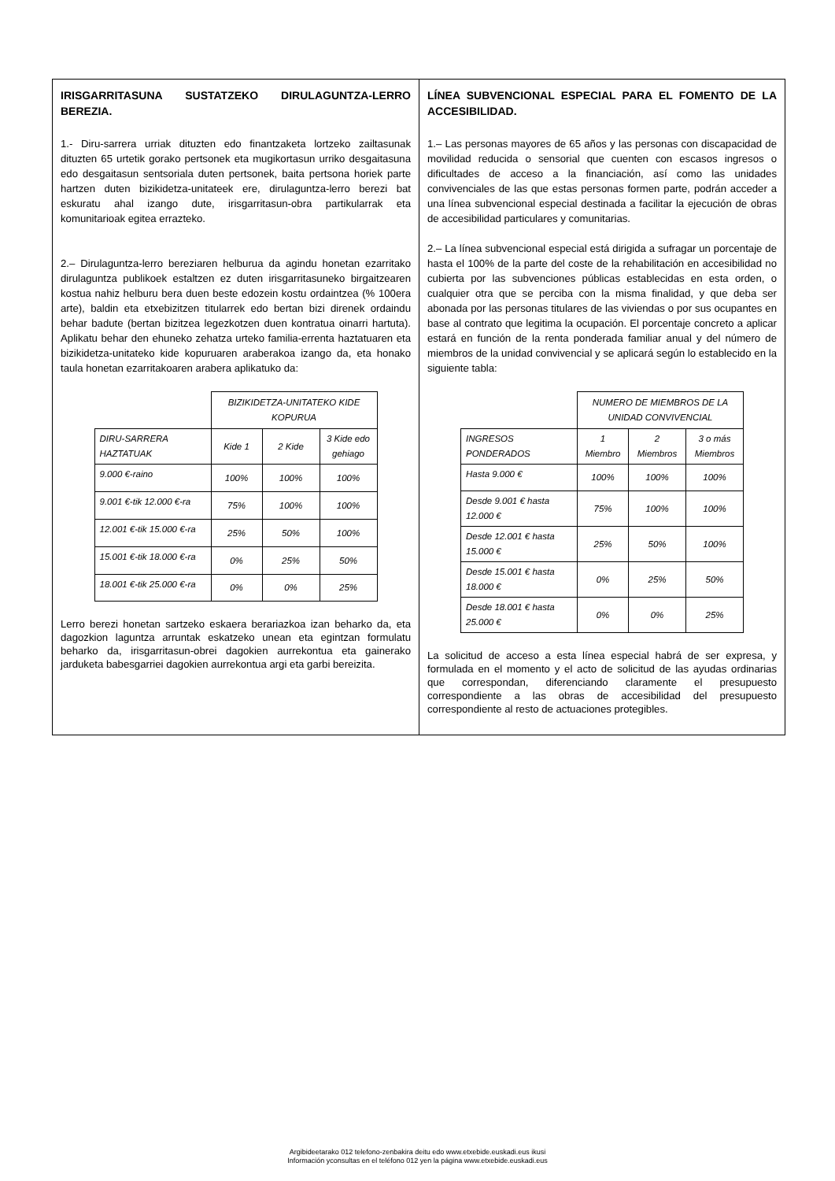IRISGARRITASUNA SUSTATZEKO DIRULAGUNTZA-LERRO BEREZIA.
1.- Diru-sarrera urriak dituzten edo finantzaketa lortzeko zailtasunak dituzten 65 urtetik gorako pertsonek eta mugikortasun urriko desgaitasuna edo desgaitasun sentsoriala duten pertsonek, baita pertsona horiek parte hartzen duten bizikidetza-unitateek ere, dirulaguntza-lerro berezi bat eskuratu ahal izango dute, irisgarritasun-obra partikularrak eta komunitarioak egitea errazteko.
2.– Dirulaguntza-lerro bereziaren helburua da agindu honetan ezarritako dirulaguntza publikoek estaltzen ez duten irisgarritasuneko birgaitzearen kostua nahiz helburu bera duen beste edozein kostu ordaintzea (% 100era arte), baldin eta etxebizitzen titularrek edo bertan bizi direnek ordaindu behar badute (bertan bizitzea legezkotzen duen kontratua oinarri hartuta). Aplikatu behar den ehuneko zehatza urteko familia-errenta haztatuaren eta bizikidetza-unitateko kide kopuruaren araberakoa izango da, eta honako taula honetan ezarritakoaren arabera aplikatuko da:
| | BIZIKIDETZA-UNITATEKO KIDE KOPURUA | | |
| DIRU-SARRERA HAZTATUAK | Kide 1 | 2 Kide | 3 Kide edo gehiago |
| 9.000 €-raino | 100% | 100% | 100% |
| 9.001 €-tik 12.000 €-ra | 75% | 100% | 100% |
| 12.001 €-tik 15.000 €-ra | 25% | 50% | 100% |
| 15.001 €-tik 18.000 €-ra | 0% | 25% | 50% |
| 18.001 €-tik 25.000 €-ra | 0% | 0% | 25% |
Lerro berezi honetan sartzeko eskaera berariazkoa izan beharko da, eta dagozkion laguntza arruntak eskatzeko unean eta egintzan formulatu beharko da, irisgarritasun-obrei dagokien aurrekontua eta gainerako jarduketa babesgarriei dagokien aurrekontua argi eta garbi bereizita.
LÍNEA SUBVENCIONAL ESPECIAL PARA EL FOMENTO DE LA ACCESIBILIDAD.
1.– Las personas mayores de 65 años y las personas con discapacidad de movilidad reducida o sensorial que cuenten con escasos ingresos o dificultades de acceso a la financiación, así como las unidades convivenciales de las que estas personas formen parte, podrán acceder a una línea subvencional especial destinada a facilitar la ejecución de obras de accesibilidad particulares y comunitarias.
2.– La línea subvencional especial está dirigida a sufragar un porcentaje de hasta el 100% de la parte del coste de la rehabilitación en accesibilidad no cubierta por las subvenciones públicas establecidas en esta orden, o cualquier otra que se perciba con la misma finalidad, y que deba ser abonada por las personas titulares de las viviendas o por sus ocupantes en base al contrato que legitima la ocupación. El porcentaje concreto a aplicar estará en función de la renta ponderada familiar anual y del número de miembros de la unidad convivencial y se aplicará según lo establecido en la siguiente tabla:
| | NUMERO DE MIEMBROS DE LA UNIDAD CONVIVENCIAL | | |
| INGRESOS PONDERADOS | 1 Miembro | 2 Miembros | 3 o más Miembros |
| Hasta 9.000 € | 100% | 100% | 100% |
| Desde 9.001 € hasta 12.000 € | 75% | 100% | 100% |
| Desde 12.001 € hasta 15.000 € | 25% | 50% | 100% |
| Desde 15.001 € hasta 18.000 € | 0% | 25% | 50% |
| Desde 18.001 € hasta 25.000 € | 0% | 0% | 25% |
La solicitud de acceso a esta línea especial habrá de ser expresa, y formulada en el momento y el acto de solicitud de las ayudas ordinarias que correspondan, diferenciando claramente el presupuesto correspondiente a las obras de accesibilidad del presupuesto correspondiente al resto de actuaciones protegibles.
Argibideetarako 012 telefono-zenbakira deitu edo www.etxebide.euskadi.eus ikusi
Información yconsultas en el teléfono 012 yen la página www.etxebide.euskadi.eus